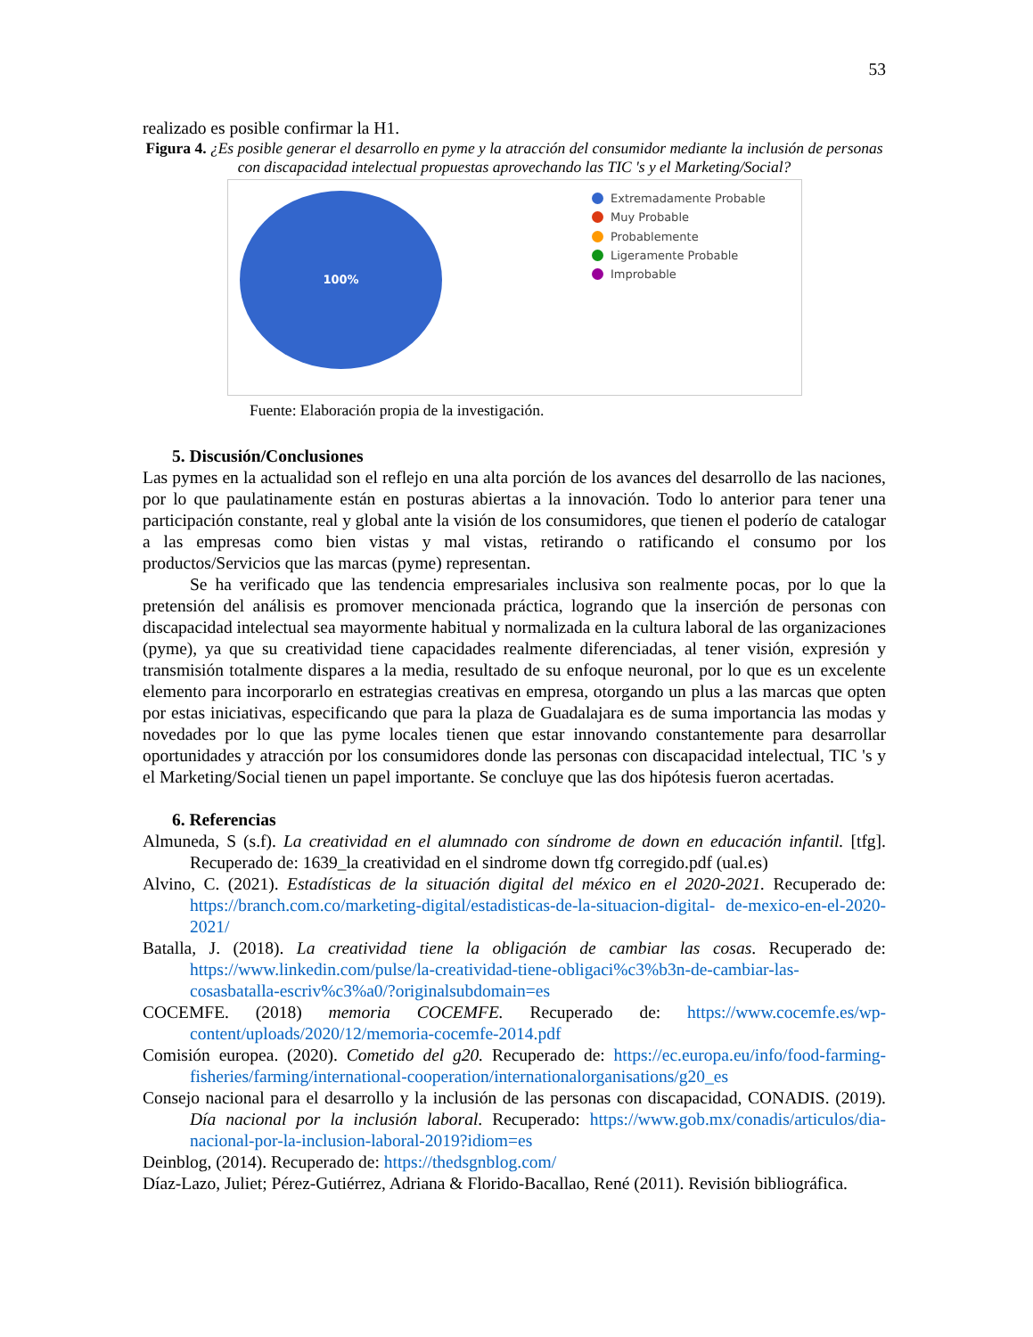53
realizado es posible confirmar la H1.
Figura 4. ¿Es posible generar el desarrollo en pyme y la atracción del consumidor mediante la inclusión de personas con discapacidad intelectual propuestas aprovechando las TIC 's y el Marketing/Social?
100%
Extremadamente Probable
Muy Probable
Probablemente
Ligeramente Probable
Improbable
Fuente: Elaboración propia de la investigación.
5. Discusión/Conclusiones
Las pymes en la actualidad son el reflejo en una alta porción de los avances del desarrollo de las naciones, por lo que paulatinamente están en posturas abiertas a la innovación. Todo lo anterior para tener una participación constante, real y global ante la visión de los consumidores, que tienen el poderío de catalogar a las empresas como bien vistas y mal vistas, retirando o ratificando el consumo por los productos/Servicios que las marcas (pyme) representan.
Se ha verificado que las tendencia empresariales inclusiva son realmente pocas, por lo que la pretensión del análisis es promover mencionada práctica, logrando que la inserción de personas con discapacidad intelectual sea mayormente habitual y normalizada en la cultura laboral de las organizaciones (pyme), ya que su creatividad tiene capacidades realmente diferenciadas, al tener visión, expresión y transmisión totalmente dispares a la media, resultado de su enfoque neuronal, por lo que es un excelente elemento para incorporarlo en estrategias creativas en empresa, otorgando un plus a las marcas que opten por estas iniciativas, especificando que para la plaza de Guadalajara es de suma importancia las modas y novedades por lo que las pyme locales tienen que estar innovando constantemente para desarrollar oportunidades y atracción por los consumidores donde las personas con discapacidad intelectual, TIC 's y el Marketing/Social tienen un papel importante. Se concluye que las dos hipótesis fueron acertadas.
6. Referencias
Almuneda, S (s.f). La creatividad en el alumnado con síndrome de down en educación infantil. [tfg]. Recuperado de: 1639_la creatividad en el sindrome down tfg corregido.pdf (ual.es)
Alvino, C. (2021). Estadísticas de la situación digital del méxico en el 2020-2021. Recuperado de: https://branch.com.co/marketing-digital/estadisticas-de-la-situacion-digital- de-mexico-en-el-2020-2021/
Batalla, J. (2018). La creatividad tiene la obligación de cambiar las cosas. Recuperado de: https://www.linkedin.com/pulse/la-creatividad-tiene-obligaci%c3%b3n-de-cambiar-las-cosasbatalla-escriv%c3%a0/?originalsubdomain=es
COCEMFE. (2018) memoria COCEMFE. Recuperado de: https://www.cocemfe.es/wp-content/uploads/2020/12/memoria-cocemfe-2014.pdf
Comisión europea. (2020). Cometido del g20. Recuperado de: https://ec.europa.eu/info/food-farming-fisheries/farming/international-cooperation/internationalorganisations/g20_es
Consejo nacional para el desarrollo y la inclusión de las personas con discapacidad, CONADIS. (2019). Día nacional por la inclusión laboral. Recuperado: https://www.gob.mx/conadis/articulos/dia-nacional-por-la-inclusion-laboral-2019?idiom=es
Deinblog, (2014). Recuperado de: https://thedsgnblog.com/
Díaz-Lazo, Juliet; Pérez-Gutiérrez, Adriana & Florido-Bacallao, René (2011). Revisión bibliográfica.